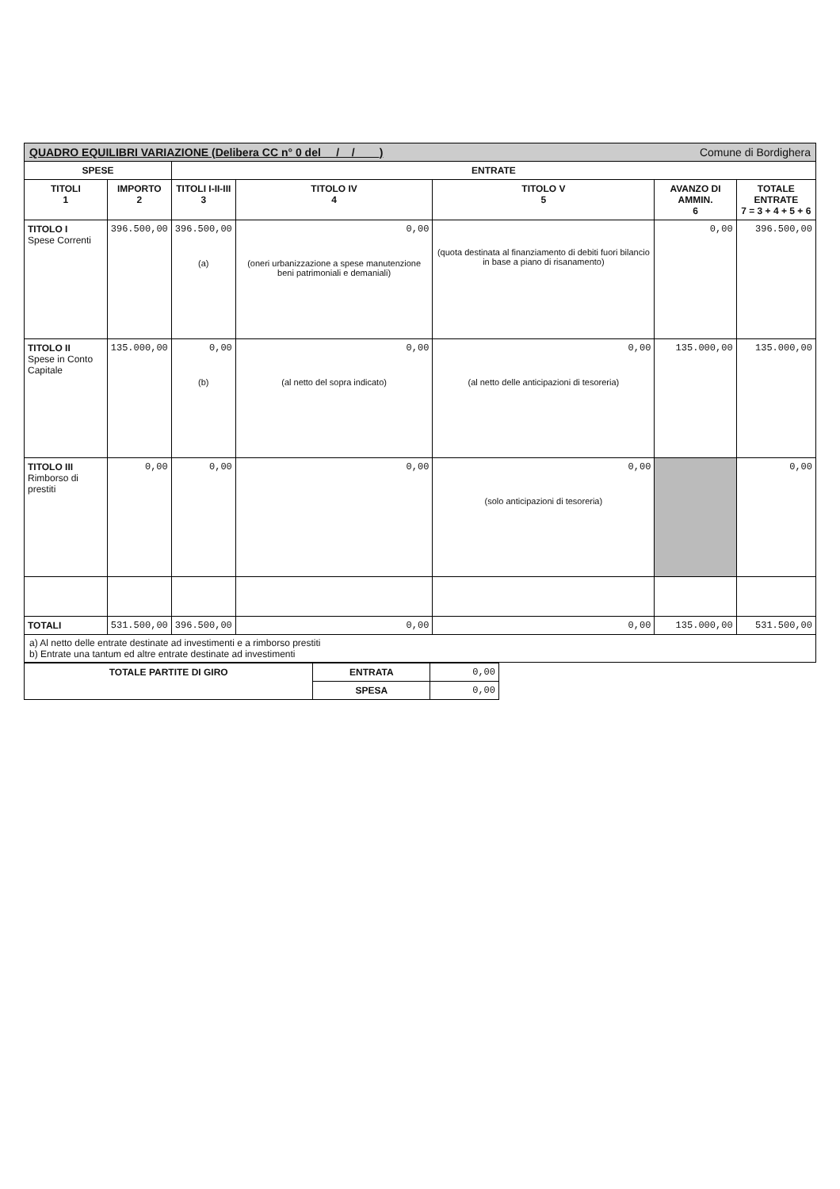QUADRO EQUILIBRI VARIAZIONE (Delibera CC n° 0 del __/__/____) Comune di Bordighera
| SPESE | | ENTRATE | | | | |
| --- | --- | --- | --- | --- | --- | --- |
| TITOLI 1 | IMPORTO 2 | TITOLI I-II-III 3 | TITOLO IV 4 | TITOLO V 5 | AVANZO DI AMMIN. 6 | TOTALE ENTRATE 7 = 3 + 4 + 5 + 6 |
| TITOLO I Spese Correnti | 396.500,00 | 396.500,00 (a) | 0,00 (oneri urbanizzazione a spese manutenzione beni patrimoniali e demaniali) | (quota destinata al finanziamento di debiti fuori bilancio in base a piano di risanamento) | 0,00 | 396.500,00 |
| TITOLO II Spese in Conto Capitale | 135.000,00 | 0,00 (b) | 0,00 (al netto del sopra indicato) | 0,00 (al netto delle anticipazioni di tesoreria) | 135.000,00 | 135.000,00 |
| TITOLO III Rimborso di prestiti | 0,00 | 0,00 | 0,00 | 0,00 (solo anticipazioni di tesoreria) | | 0,00 |
| TOTALI | 531.500,00 | 396.500,00 | 0,00 | 0,00 | 135.000,00 | 531.500,00 |
a) Al netto delle entrate destinate ad investimenti e a rimborso prestiti
b) Entrate una tantum ed altre entrate destinate ad investimenti
| TOTALE PARTITE DI GIRO | ENTRATA | 0,00 |
| | SPESA | 0,00 |